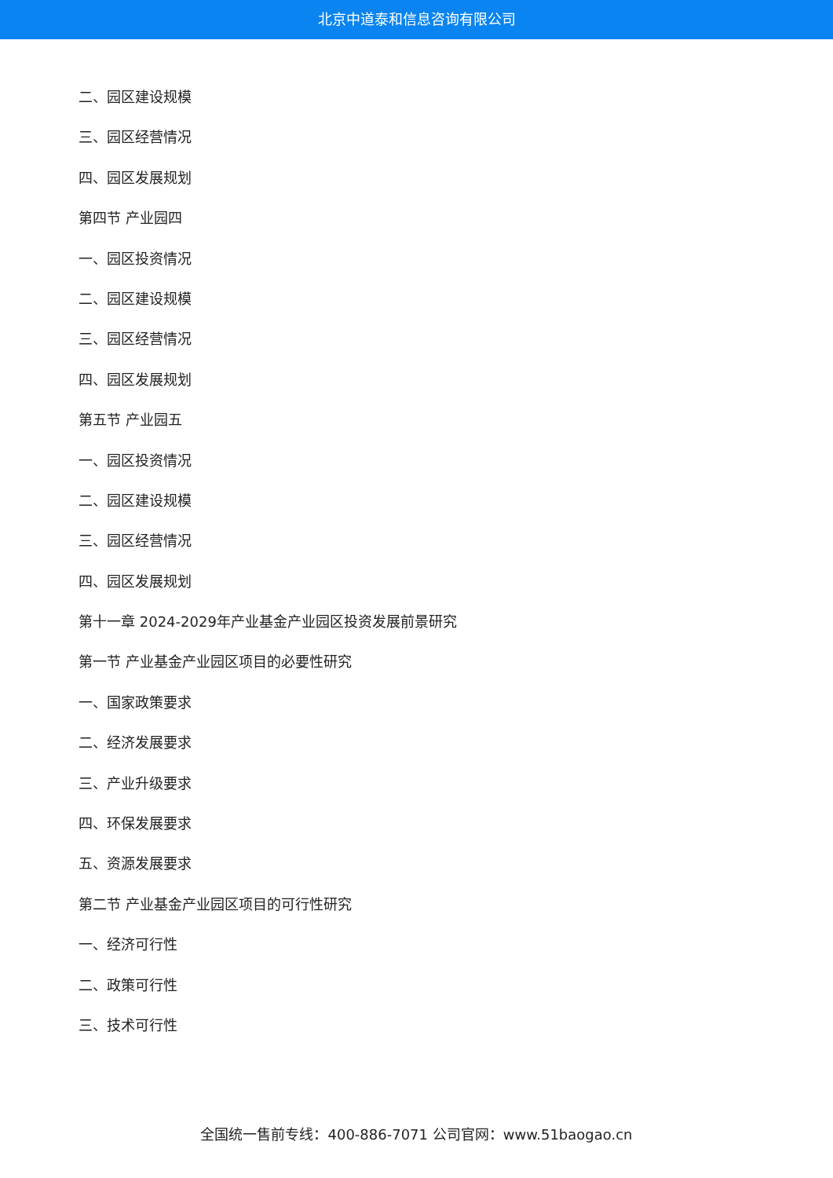北京中道泰和信息咨询有限公司
二、园区建设规模
三、园区经营情况
四、园区发展规划
第四节 产业园四
一、园区投资情况
二、园区建设规模
三、园区经营情况
四、园区发展规划
第五节 产业园五
一、园区投资情况
二、园区建设规模
三、园区经营情况
四、园区发展规划
第十一章 2024-2029年产业基金产业园区投资发展前景研究
第一节 产业基金产业园区项目的必要性研究
一、国家政策要求
二、经济发展要求
三、产业升级要求
四、环保发展要求
五、资源发展要求
第二节 产业基金产业园区项目的可行性研究
一、经济可行性
二、政策可行性
三、技术可行性
全国统一售前专线：400-886-7071 公司官网：www.51baogao.cn